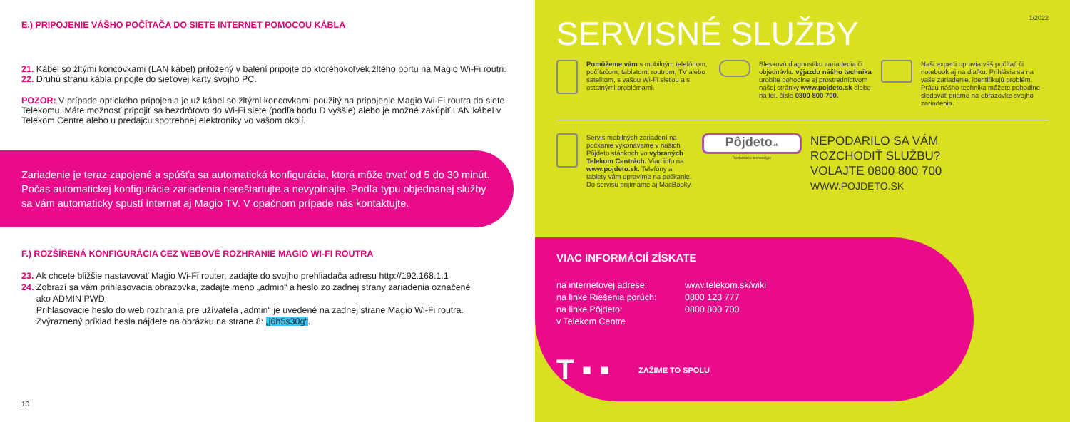E.) PRIPOJENIE VÁŠHO POČÍTAČA DO SIETE INTERNET POMOCOU KÁBLA
21. Kábel so žltými koncovkami (LAN kábel) priložený v balení pripojte do ktoréhokoľvek žltého portu na Magio Wi-Fi routri.
22. Druhú stranu kábla pripojte do sieťovej karty svojho PC.
POZOR: V prípade optického pripojenia je už kábel so žltými koncovkami použitý na pripojenie Magio Wi-Fi routra do siete Telekomu. Máte možnosť pripojiť sa bezdrôtovo do Wi-Fi siete (podľa bodu D vyššie) alebo je možné zakúpiť LAN kábel v Telekom Centre alebo u predajcu spotrebnej elektroniky vo vašom okolí.
Zariadenie je teraz zapojené a spúšťa sa automatická konfigurácia, ktorá môže trvať od 5 do 30 minút. Počas automatickej konfigurácie zariadenia nereštartujte a nevypínajte. Podľa typu objednanej služby sa vám automaticky spustí internet aj Magio TV. V opačnom prípade nás kontaktujte.
F.) ROZŠÍRENÁ KONFIGURÁCIA CEZ WEBOVÉ ROZHRANIE MAGIO WI-FI ROUTRA
23. Ak chcete bližšie nastavovať Magio Wi-Fi router, zadajte do svojho prehliadača adresu http://192.168.1.1
24. Zobrazí sa vám prihlasovacia obrazovka, zadajte meno „admin“ a heslo zo zadnej strany zariadenia označené
ako ADMIN PWD.
Prihlasovacie heslo do web rozhrania pre užívateľa „admin“ je uvedené na zadnej strane Magio Wi-Fi routra.
Zvýraznený príklad hesla nájdete na obrázku na strane 8: „j6h5s30g“.
10
SERVISNÉ SLUŽBY
1/2022
Pomôžeme vám s mobilným telefónom, počítačom, tabletom, routrom, TV alebo satelitom, s vašou Wi-Fi sieťou a s ostatnými problémami.
Bleskovú diagnostiku zariadenia či objednávku výjazdu nášho technika urobíte pohodlne aj prostredníctvom našej stránky www.pojdeto.sk alebo na tel. čísle 0800 800 700.
Naši experti opravia váš počítač či notebook aj na diaľku. Prihlásia sa na vaše zariadenie, identifikujú problém. Prácu nášho technika môžete pohodlne sledovať priamo na obrazovke svojho zariadenia.
Servis mobilných zariadení na počkanie vykonávame v našich Pôjdeto stánkoch vo vybraných Telekom Centrách. Viac info na www.pojdeto.sk. Telefóny a tablety vám opravíme na počkanie. Do servisu prijímame aj MacBooky.
Pôjdeto.sk
Rozbeháme technológie
NEPODARILO SA VÁM
ROZCHODIŤ SLUŽBU?
VOLAJTE 0800 800 700
WWW.POJDETO.SK
VIAC INFORMÁCIÍ ZÍSKATE
na internetovej adrese:
na linke Riešenia porúch:
na linke Pôjdeto:
v Telekom Centre
www.telekom.sk/wiki
0800 123 777
0800 800 700
T ▪ ▪ ZAŽIME TO SPOLU